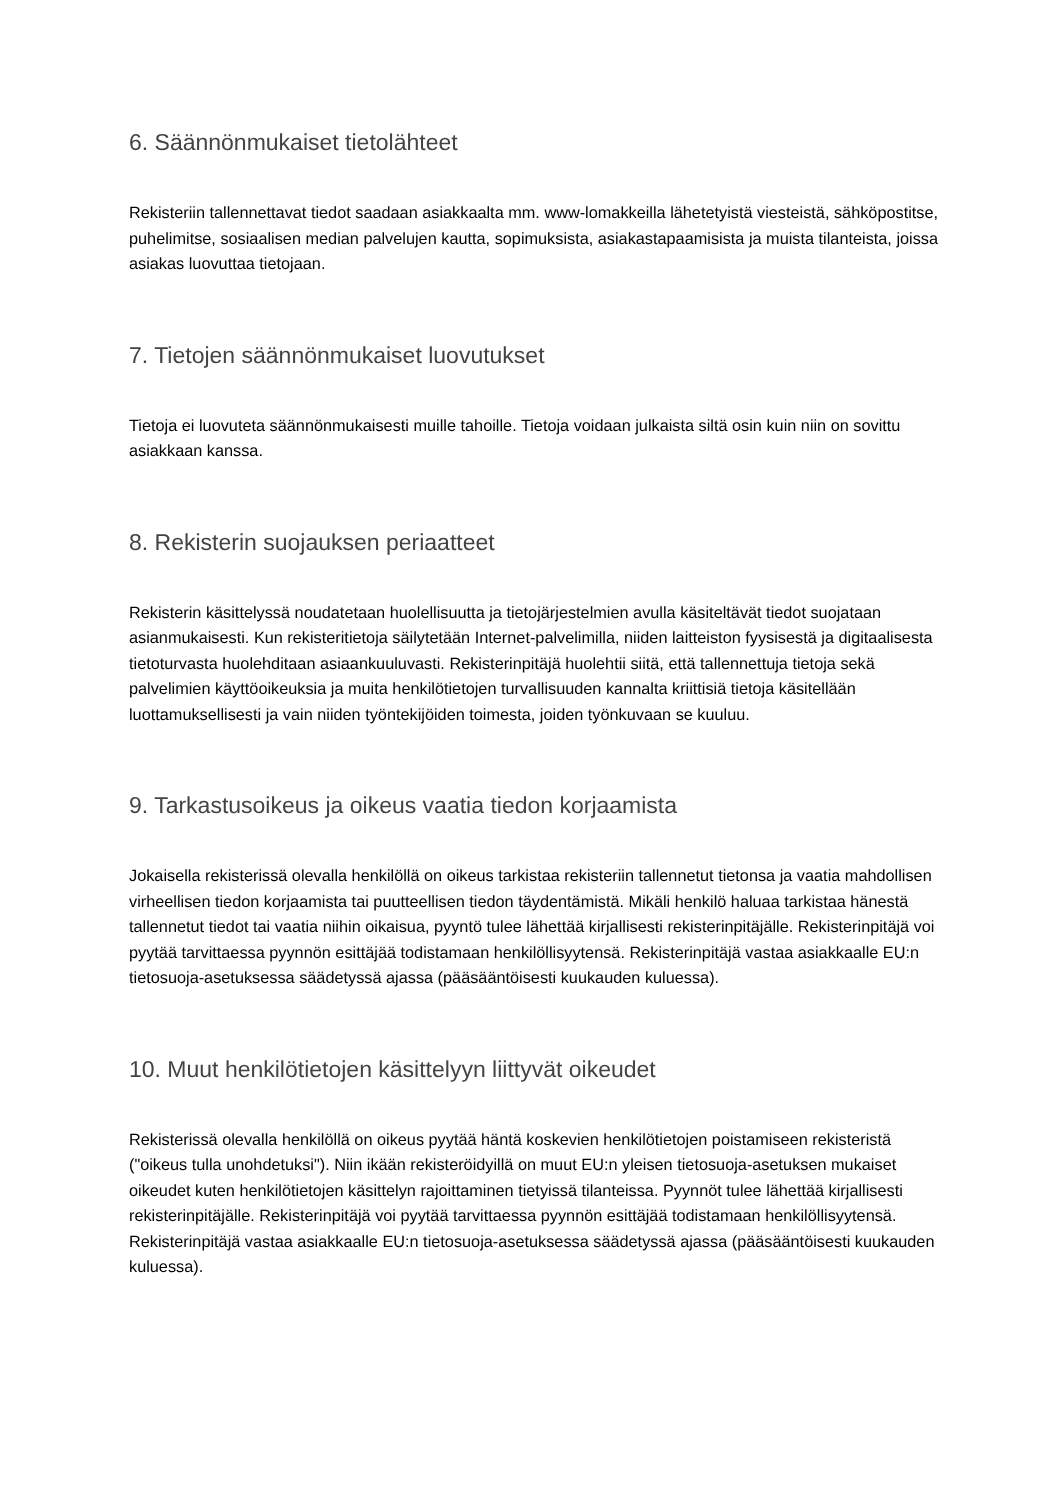6. Säännönmukaiset tietolähteet
Rekisteriin tallennettavat tiedot saadaan asiakkaalta mm. www-lomakkeilla lähetetyistä viesteistä, sähköpostitse, puhelimitse, sosiaalisen median palvelujen kautta, sopimuksista, asiakastapaamisista ja muista tilanteista, joissa asiakas luovuttaa tietojaan.
7. Tietojen säännönmukaiset luovutukset
Tietoja ei luovuteta säännönmukaisesti muille tahoille. Tietoja voidaan julkaista siltä osin kuin niin on sovittu asiakkaan kanssa.
8. Rekisterin suojauksen periaatteet
Rekisterin käsittelyssä noudatetaan huolellisuutta ja tietojärjestelmien avulla käsiteltävät tiedot suojataan asianmukaisesti. Kun rekisteritietoja säilytetään Internet-palvelimilla, niiden laitteiston fyysisestä ja digitaalisesta tietoturvasta huolehditaan asiaankuuluvasti. Rekisterinpitäjä huolehtii siitä, että tallennettuja tietoja sekä palvelimien käyttöoikeuksia ja muita henkilötietojen turvallisuuden kannalta kriittisiä tietoja käsitellään luottamuksellisesti ja vain niiden työntekijöiden toimesta, joiden työnkuvaan se kuuluu.
9. Tarkastusoikeus ja oikeus vaatia tiedon korjaamista
Jokaisella rekisterissä olevalla henkilöllä on oikeus tarkistaa rekisteriin tallennetut tietonsa ja vaatia mahdollisen virheellisen tiedon korjaamista tai puutteellisen tiedon täydentämistä. Mikäli henkilö haluaa tarkistaa hänestä tallennetut tiedot tai vaatia niihin oikaisua, pyyntö tulee lähettää kirjallisesti rekisterinpitäjälle. Rekisterinpitäjä voi pyytää tarvittaessa pyynnön esittäjää todistamaan henkilöllisyytensä. Rekisterinpitäjä vastaa asiakkaalle EU:n tietosuoja-asetuksessa säädetyssä ajassa (pääsääntöisesti kuukauden kuluessa).
10. Muut henkilötietojen käsittelyyn liittyvät oikeudet
Rekisterissä olevalla henkilöllä on oikeus pyytää häntä koskevien henkilötietojen poistamiseen rekisteristä ("oikeus tulla unohdetuksi"). Niin ikään rekisteröidyillä on muut EU:n yleisen tietosuoja-asetuksen mukaiset oikeudet kuten henkilötietojen käsittelyn rajoittaminen tietyissä tilanteissa. Pyynnöt tulee lähettää kirjallisesti rekisterinpitäjälle. Rekisterinpitäjä voi pyytää tarvittaessa pyynnön esittäjää todistamaan henkilöllisyytensä. Rekisterinpitäjä vastaa asiakkaalle EU:n tietosuoja-asetuksessa säädetyssä ajassa (pääsääntöisesti kuukauden kuluessa).